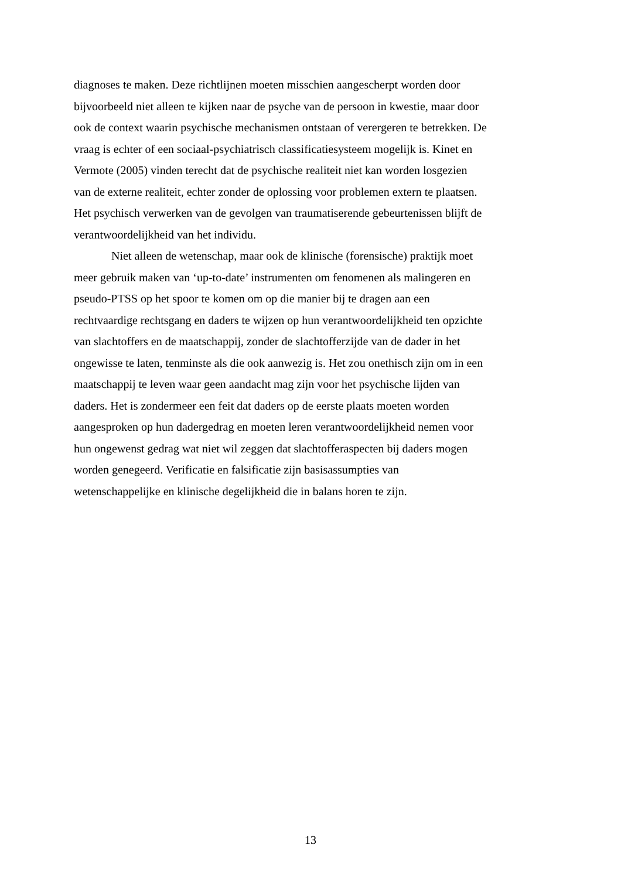diagnoses te maken. Deze richtlijnen moeten misschien aangescherpt worden door
bijvoorbeeld niet alleen te kijken naar de psyche van de persoon in kwestie, maar door
ook de context waarin psychische mechanismen ontstaan of verergeren te betrekken. De
vraag is echter of een sociaal-psychiatrisch classificatiesysteem mogelijk is. Kinet en
Vermote (2005) vinden terecht dat de psychische realiteit niet kan worden losgezien
van de externe realiteit, echter zonder de oplossing voor problemen extern te plaatsen.
Het psychisch verwerken van de gevolgen van traumatiserende gebeurtenissen blijft de
verantwoordelijkheid van het individu.
Niet alleen de wetenschap, maar ook de klinische (forensische) praktijk moet
meer gebruik maken van ‘up-to-date’ instrumenten om fenomenen als malingeren en
pseudo-PTSS op het spoor te komen om op die manier bij te dragen aan een
rechtvaardige rechtsgang en daders te wijzen op hun verantwoordelijkheid ten opzichte
van slachtoffers en de maatschappij, zonder de slachtofferzijde van de dader in het
ongewisse te laten, tenminste als die ook aanwezig is. Het zou onethisch zijn om in een
maatschappij te leven waar geen aandacht mag zijn voor het psychische lijden van
daders. Het is zondermeer een feit dat daders op de eerste plaats moeten worden
aangesproken op hun dadergedrag en moeten leren verantwoordelijkheid nemen voor
hun ongewenst gedrag wat niet wil zeggen dat slachtofferaspecten bij daders mogen
worden genegeerd. Verificatie en falsificatie zijn basisassumpties van
wetenschappelijke en klinische degelijkheid die in balans horen te zijn.
13